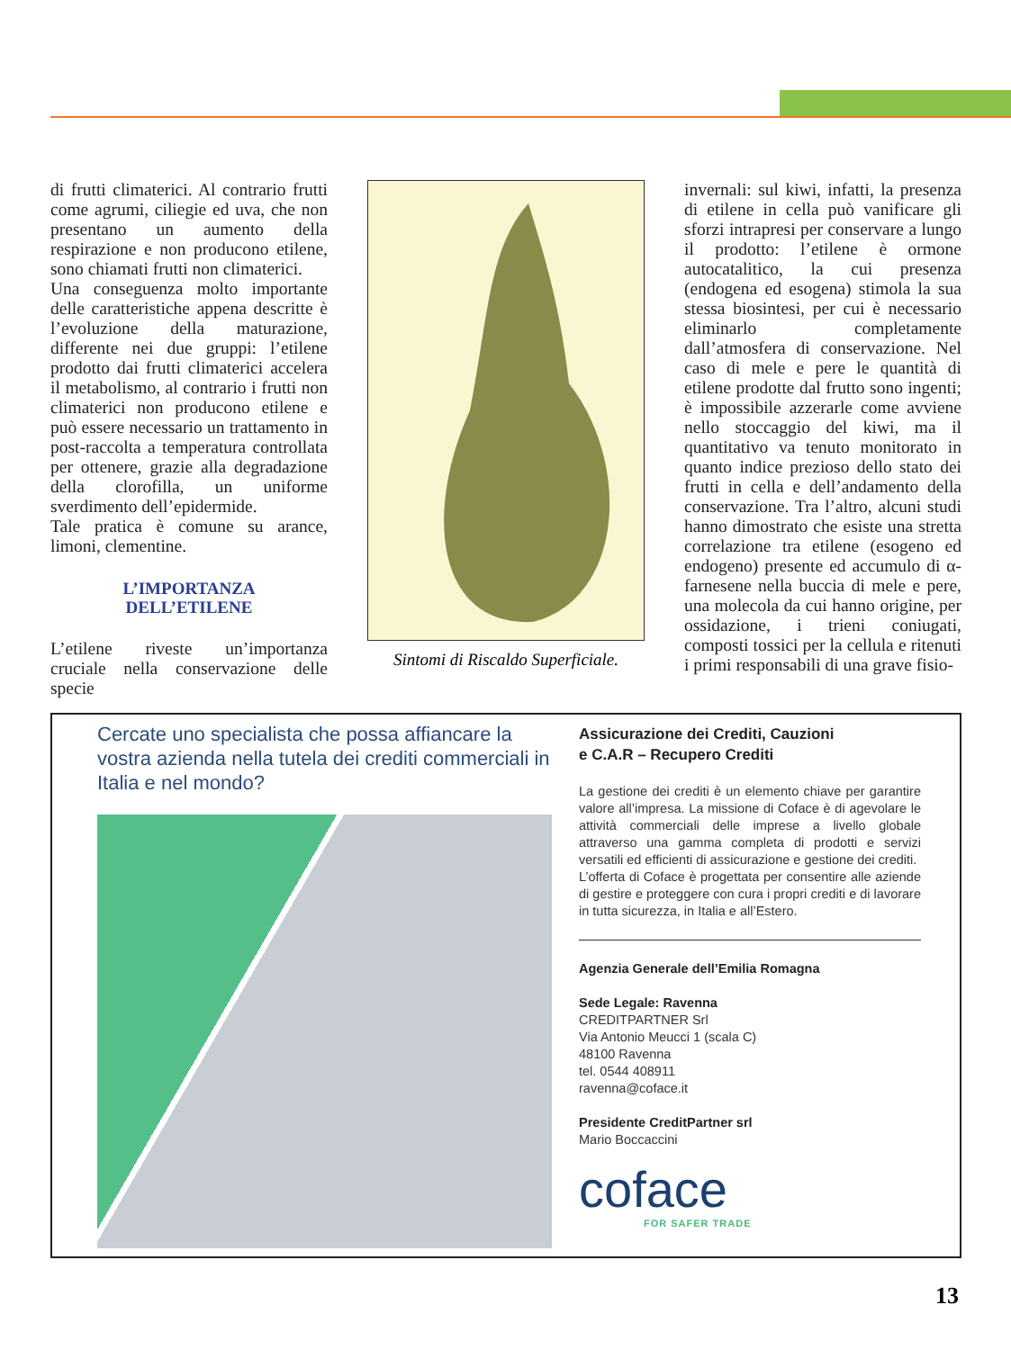di frutti climaterici. Al contrario frutti come agrumi, ciliegie ed uva, che non presentano un aumento della respirazione e non producono etilene, sono chiamati frutti non climaterici.
Una conseguenza molto importante delle caratteristiche appena descritte è l’evoluzione della maturazione, differente nei due gruppi: l’etilene prodotto dai frutti climaterici accelera il metabolismo, al contrario i frutti non climaterici non producono etilene e può essere necessario un trattamento in post-raccolta a temperatura controllata per ottenere, grazie alla degradazione della clorofilla, un uniforme sverdimento dell’epidermide.
Tale pratica è comune su arance, limoni, clementine.
L’IMPORTANZA
DELL’ETILENE
L’etilene riveste un’importanza cruciale nella conservazione delle specie
Sintomi di Riscaldo Superficiale.
invernali: sul kiwi, infatti, la presenza di etilene in cella può vanificare gli sforzi intrapresi per conservare a lungo il prodotto: l’etilene è ormone autocatalitico, la cui presenza (endogena ed esogena) stimola la sua stessa biosintesi, per cui è necessario eliminarlo completamente dall’atmosfera di conservazione. Nel caso di mele e pere le quantità di etilene prodotte dal frutto sono ingenti; è impossibile azzerarle come avviene nello stoccaggio del kiwi, ma il quantitativo va tenuto monitorato in quanto indice prezioso dello stato dei frutti in cella e dell’andamento della conservazione. Tra l’altro, alcuni studi hanno dimostrato che esiste una stretta correlazione tra etilene (esogeno ed endogeno) presente ed accumulo di α-farnesene nella buccia di mele e pere, una molecola da cui hanno origine, per ossidazione, i trieni coniugati, composti tossici per la cellula e ritenuti i primi responsabili di una grave fisio-
Cercate uno specialista che possa affiancare la vostra azienda nella tutela dei crediti commerciali in Italia e nel mondo?
Assicurazione dei Crediti, Cauzioni
e C.A.R – Recupero Crediti
La gestione dei crediti è un elemento chiave per garantire valore all’impresa. La missione di Coface è di agevolare le attività commerciali delle imprese a livello globale attraverso una gamma completa di prodotti e servizi versatili ed efficienti di assicurazione e gestione dei crediti.
L’offerta di Coface è progettata per consentire alle aziende di gestire e proteggere con cura i propri crediti e di lavorare in tutta sicurezza, in Italia e all’Estero.
Agenzia Generale dell’Emilia Romagna
Sede Legale: Ravenna
CREDITPARTNER Srl
Via Antonio Meucci 1 (scala C)
48100 Ravenna
tel. 0544 408911
ravenna@coface.it
Presidente CreditPartner srl
Mario Boccaccini
coface
FOR SAFER TRADE
13